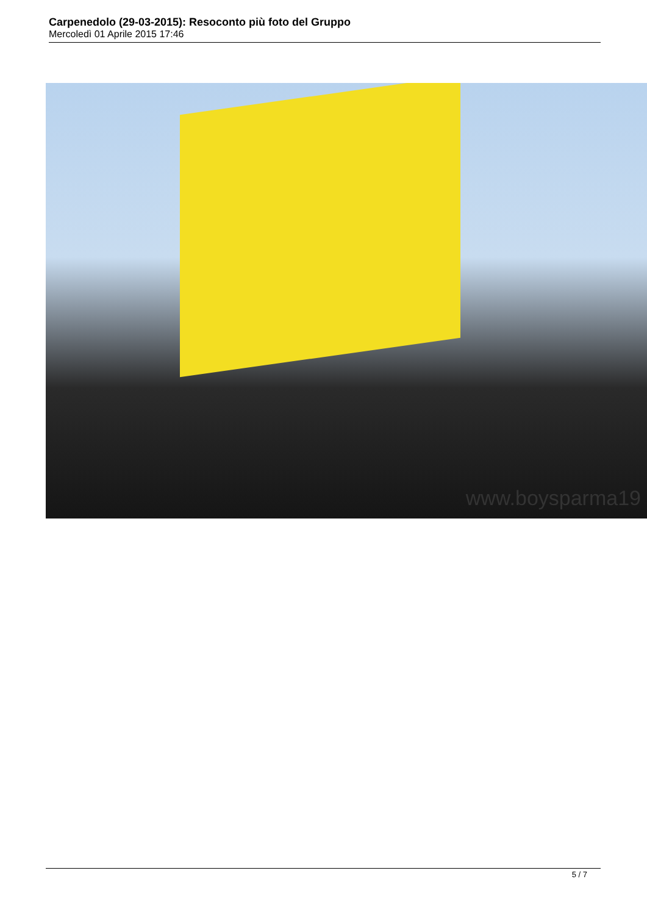Carpenedolo (29-03-2015): Resoconto più foto del Gruppo
Mercoledì 01 Aprile 2015 17:46
www.boysparma19
5 / 7